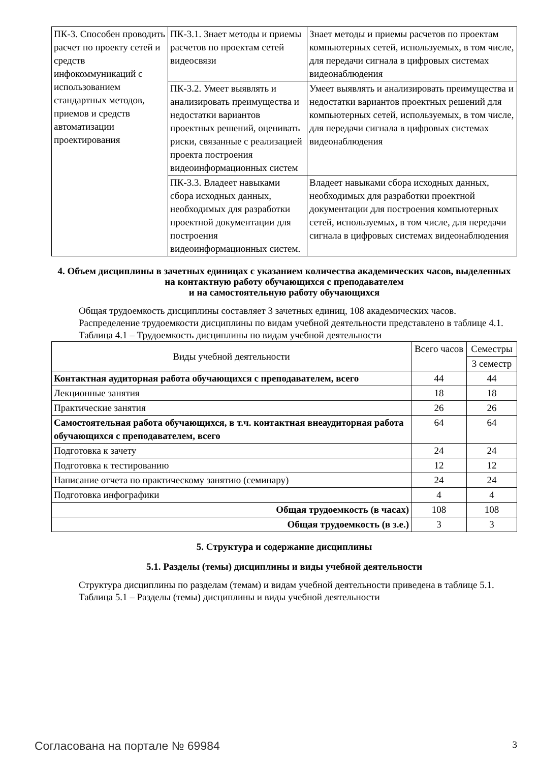| ПК-3. Способен проводить расчет по проекту сетей и средств инфокоммуникаций с использованием стандартных методов, приемов и средств автоматизации проектирования | ПК-3.1. Знает методы и приемы расчетов по проектам сетей видеосвязи | Знает методы и приемы расчетов по проектам компьютерных сетей, используемых, в том числе, для передачи сигнала в цифровых системах видеонаблюдения |
| | ПК-3.2. Умеет выявлять и анализировать преимущества и недостатки вариантов проектных решений, оценивать риски, связанные с реализацией проекта построения видеоинформационных систем | Умеет выявлять и анализировать преимущества и недостатки вариантов проектных решений для компьютерных сетей, используемых, в том числе, для передачи сигнала в цифровых системах видеонаблюдения |
| | ПК-3.3. Владеет навыками сбора исходных данных, необходимых для разработки проектной документации для построения видеоинформационных систем. | Владеет навыками сбора исходных данных, необходимых для разработки проектной документации для построения компьютерных сетей, используемых, в том числе, для передачи сигнала в цифровых системах видеонаблюдения |
4. Объем дисциплины в зачетных единицах с указанием количества академических часов, выделенных на контактную работу обучающихся с преподавателем
и на самостоятельную работу обучающихся
Общая трудоемкость дисциплины составляет 3 зачетных единиц, 108 академических часов.
Распределение трудоемкости дисциплины по видам учебной деятельности представлено в таблице 4.1.
Таблица 4.1 – Трудоемкость дисциплины по видам учебной деятельности
| Виды учебной деятельности | Всего часов | Семестры |
| --- | --- | --- |
| | | 3 семестр |
| Контактная аудиторная работа обучающихся с преподавателем, всего | 44 | 44 |
| Лекционные занятия | 18 | 18 |
| Практические занятия | 26 | 26 |
| Самостоятельная работа обучающихся, в т.ч. контактная внеаудиторная работа обучающихся с преподавателем, всего | 64 | 64 |
| Подготовка к зачету | 24 | 24 |
| Подготовка к тестированию | 12 | 12 |
| Написание отчета по практическому занятию (семинару) | 24 | 24 |
| Подготовка инфографики | 4 | 4 |
| Общая трудоемкость (в часах) | 108 | 108 |
| Общая трудоемкость (в з.е.) | 3 | 3 |
5. Структура и содержание дисциплины
5.1. Разделы (темы) дисциплины и виды учебной деятельности
Структура дисциплины по разделам (темам) и видам учебной деятельности приведена в таблице 5.1.
Таблица 5.1 – Разделы (темы) дисциплины и виды учебной деятельности
Согласована на портале № 69984 3